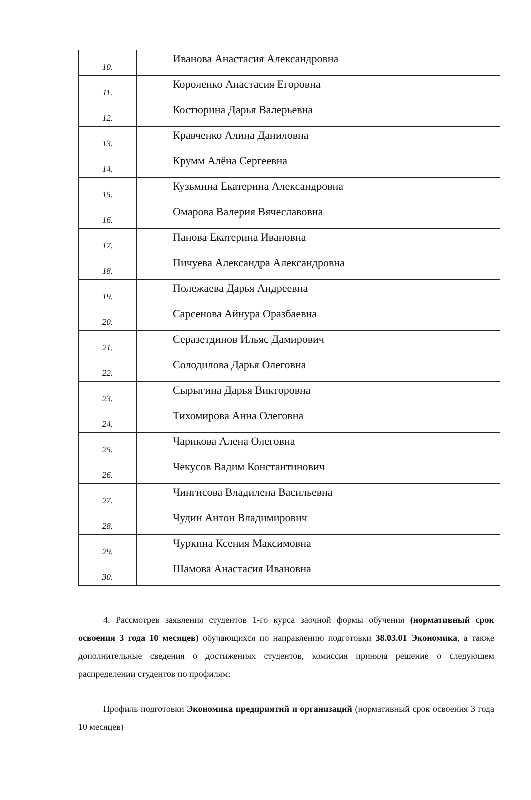| 10. | Иванова Анастасия Александровна |
| 11. | Короленко Анастасия Егоровна |
| 12. | Костюрина Дарья Валерьевна |
| 13. | Кравченко Алина Даниловна |
| 14. | Крумм Алёна Сергеевна |
| 15. | Кузьмина Екатерина Александровна |
| 16. | Омарова Валерия Вячеславовна |
| 17. | Панова Екатерина Ивановна |
| 18. | Пичуева Александра Александровна |
| 19. | Полежаева Дарья Андреевна |
| 20. | Сарсенова Айнура Оразбаевна |
| 21. | Серазетдинов Ильяс Дамирович |
| 22. | Солодилова Дарья Олеговна |
| 23. | Сырыгина Дарья Викторовна |
| 24. | Тихомирова Анна Олеговна |
| 25. | Чарикова Алена Олеговна |
| 26. | Чекусов Вадим Константинович |
| 27. | Чингисова Владилена Васильевна |
| 28. | Чудин Антон Владимирович |
| 29. | Чуркина Ксения Максимовна |
| 30. | Шамова Анастасия Ивановна |
4. Рассмотрев заявления студентов 1-го курса заочной формы обучения (нормативный срок освоения 3 года 10 месяцев) обучающихся по направлению подготовки 38.03.01 Экономика, а также дополнительные сведения о достижениях студентов, комиссия приняла решение о следующем распределении студентов по профилям:
Профиль подготовки Экономика предприятий и организаций (нормативный срок освоения 3 года 10 месяцев)